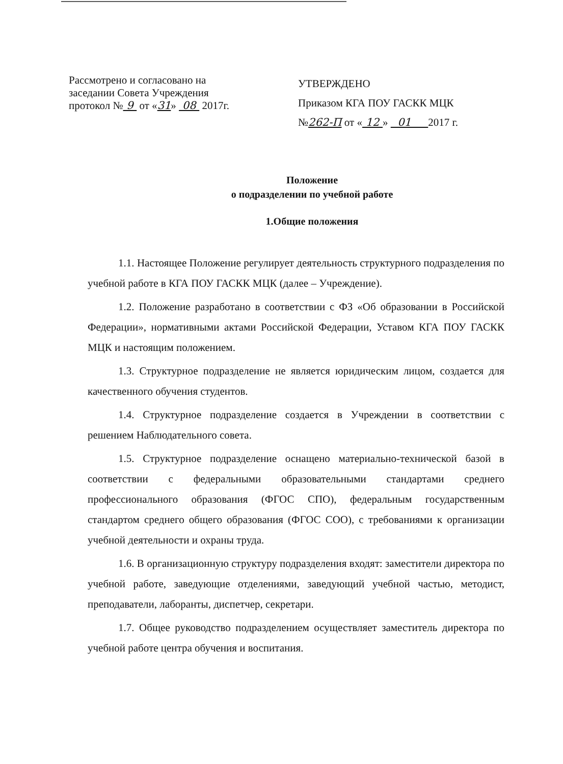Рассмотрено и согласовано на
заседании Совета Учреждения
протокол № 9 от «31» 08 2017г.
УТВЕРЖДЕНО
Приказом КГА ПОУ ГАСКК МЦК
№262-П от « 12 » 01 2017 г.
Положение
о подразделении по учебной работе
1.Общие положения
1.1. Настоящее Положение регулирует деятельность структурного подразделения по учебной работе в КГА ПОУ ГАСКК МЦК (далее – Учреждение).
1.2. Положение разработано в соответствии с ФЗ «Об образовании в Российской Федерации», нормативными актами Российской Федерации, Уставом КГА ПОУ ГАСКК МЦК и настоящим положением.
1.3. Структурное подразделение не является юридическим лицом, создается для качественного обучения студентов.
1.4. Структурное подразделение создается в Учреждении в соответствии с решением Наблюдательного совета.
1.5. Структурное подразделение оснащено материально-технической базой в соответствии с федеральными образовательными стандартами среднего профессионального образования (ФГОС СПО), федеральным государственным стандартом среднего общего образования (ФГОС СОО), с требованиями к организации учебной деятельности и охраны труда.
1.6. В организационную структуру подразделения входят: заместители директора по учебной работе, заведующие отделениями, заведующий учебной частью, методист, преподаватели, лаборанты, диспетчер, секретари.
1.7. Общее руководство подразделением осуществляет заместитель директора по учебной работе центра обучения и воспитания.